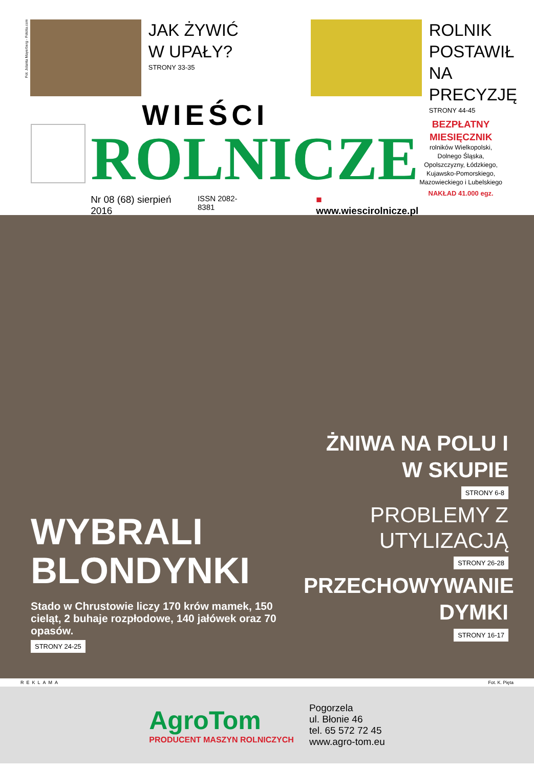Fot. Jolanta Mayerberg - Fotolia.com
JAK ŻYWIĆ W UPAŁY?
STRONY 33-35
ROLNIK POSTAWIŁ NA PRECYZJĘ
STRONY 44-45
WIEŚCI
ROLNICZE
Nr 08 (68) sierpień 2016 ISSN 2082-8381 ■ www.wiescirolnicze.pl
BEZPŁATNY MIESIĘCZNIK
rolników Wielkopolski, Dolnego Śląska, Opolszczyzny, Łódzkiego, Kujawsko-Pomorskiego, Mazowieckiego i Lubelskiego
NAKŁAD 41.000 egz.
WYBRALI BLONDYNKI
Stado w Chrustowie liczy 170 krów mamek, 150 cieląt, 2 buhaje rozpłodowe, 140 jałówek oraz 70 opasów.
STRONY 24-25
ŻNIWA NA POLU I W SKUPIE
STRONY 6-8
PROBLEMY Z UTYLIZACJĄ
STRONY 26-28
PRZECHOWYWANIE DYMKI
STRONY 16-17
REKLAMA Fot. K. Pięta
AgroTom
PRODUCENT MASZYN ROLNICZYCH
Pogorzela
ul. Błonie 46
tel. 65 572 72 45
www.agro-tom.eu